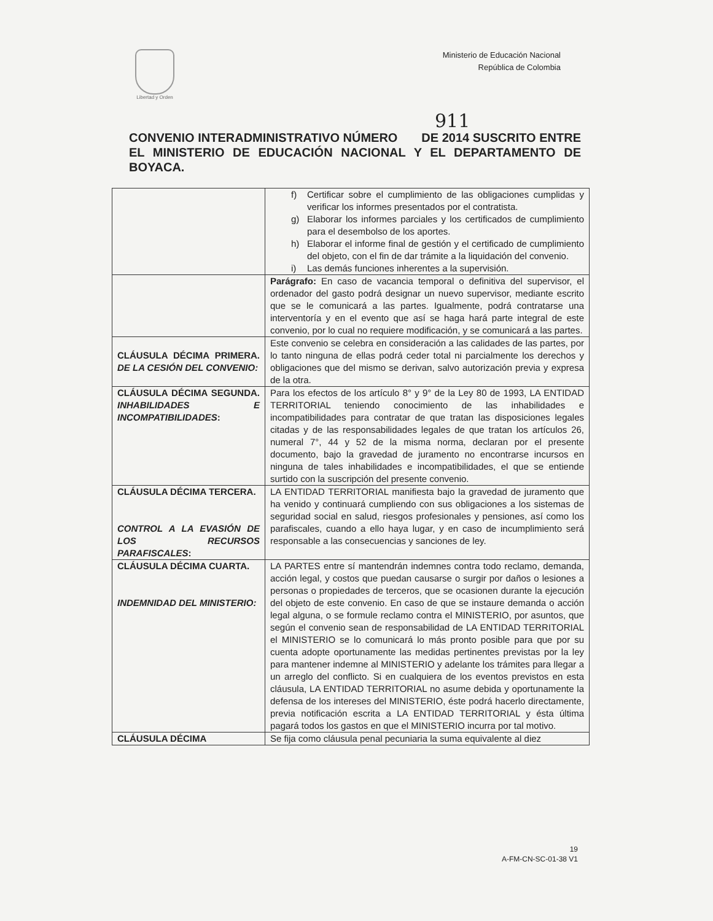Libertad y Orden
Ministerio de Educación Nacional
República de Colombia
911
CONVENIO INTERADMINISTRATIVO NÚMERO DE 2014 SUSCRITO ENTRE EL MINISTERIO DE EDUCACIÓN NACIONAL Y EL DEPARTAMENTO DE BOYACA.
| | f) Certificar sobre el cumplimiento de las obligaciones cumplidas y verificar los informes presentados por el contratista. g) Elaborar los informes parciales y los certificados de cumplimiento para el desembolso de los aportes. h) Elaborar el informe final de gestión y el certificado de cumplimiento del objeto, con el fin de dar trámite a la liquidación del convenio. i) Las demás funciones inherentes a la supervisión. |
| | Parágrafo: En caso de vacancia temporal o definitiva del supervisor, el ordenador del gasto podrá designar un nuevo supervisor, mediante escrito que se le comunicará a las partes. Igualmente, podrá contratarse una interventoría y en el evento que así se haga hará parte integral de este convenio, por lo cual no requiere modificación, y se comunicará a las partes. |
| CLÁUSULA DÉCIMA PRIMERA. DE LA CESIÓN DEL CONVENIO: | Este convenio se celebra en consideración a las calidades de las partes, por lo tanto ninguna de ellas podrá ceder total ni parcialmente los derechos y obligaciones que del mismo se derivan, salvo autorización previa y expresa de la otra. |
| CLÁUSULA DÉCIMA SEGUNDA. INHABILIDADES E INCOMPATIBILIDADES : | Para los efectos de los artículo 8° y 9° de la Ley 80 de 1993, LA ENTIDAD TERRITORIAL teniendo conocimiento de las inhabilidades e incompatibilidades para contratar de que tratan las disposiciones legales citadas y de las responsabilidades legales de que tratan los artículos 26, numeral 7°, 44 y 52 de la misma norma, declaran por el presente documento, bajo la gravedad de juramento no encontrarse incursos en ninguna de tales inhabilidades e incompatibilidades, el que se entiende surtido con la suscripción del presente convenio. |
| CLÁUSULA DÉCIMA TERCERA. CONTROL A LA EVASIÓN DE LOS RECURSOS PARAFISCALES : | LA ENTIDAD TERRITORIAL manifiesta bajo la gravedad de juramento que ha venido y continuará cumpliendo con sus obligaciones a los sistemas de seguridad social en salud, riesgos profesionales y pensiones, así como los parafiscales, cuando a ello haya lugar, y en caso de incumplimiento será responsable a las consecuencias y sanciones de ley. |
| CLÁUSULA DÉCIMA CUARTA. INDEMNIDAD DEL MINISTERIO: | LA PARTES entre sí mantendrán indemnes contra todo reclamo, demanda, acción legal, y costos que puedan causarse o surgir por daños o lesiones a personas o propiedades de terceros, que se ocasionen durante la ejecución del objeto de este convenio. En caso de que se instaure demanda o acción legal alguna, o se formule reclamo contra el MINISTERIO, por asuntos, que según el convenio sean de responsabilidad de LA ENTIDAD TERRITORIAL el MINISTERIO se lo comunicará lo más pronto posible para que por su cuenta adopte oportunamente las medidas pertinentes previstas por la ley para mantener indemne al MINISTERIO y adelante los trámites para llegar a un arreglo del conflicto. Si en cualquiera de los eventos previstos en esta cláusula, LA ENTIDAD TERRITORIAL no asume debida y oportunamente la defensa de los intereses del MINISTERIO, éste podrá hacerlo directamente, previa notificación escrita a LA ENTIDAD TERRITORIAL y ésta última pagará todos los gastos en que el MINISTERIO incurra por tal motivo. |
| CLÁUSULA DÉCIMA | Se fija como cláusula penal pecuniaria la suma equivalente al diez |
19
A-FM-CN-SC-01-38 V1